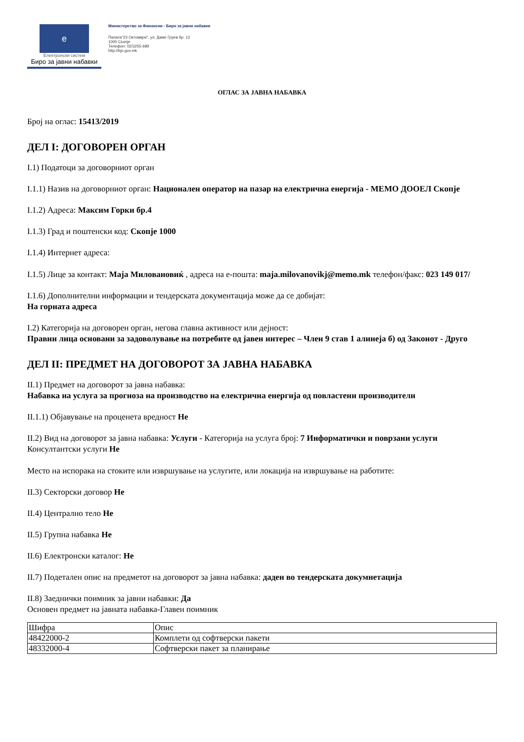e
Електронски систем
Биро за јавни набавки
Министерство за Финансии - Биро за јавни набавки
Палата"23 Октомври", ул. Даме Груев бр. 12
1000 Скопје
Телефон: 02/3255-689
http://bjn.gov.mk
ОГЛАС ЗА ЈАВНА НАБАВКА
Број на оглас: 15413/2019
ДЕЛ I: ДОГОВОРЕН ОРГАН
I.1) Податоци за договорниот орган
I.1.1) Назив на договорниот орган: Национален оператор на пазар на електрична енергија - МЕМО ДООЕЛ Скопје
I.1.2) Адреса: Максим Горки бр.4
I.1.3) Град и поштенски код: Скопје 1000
I.1.4) Интернет адреса:
I.1.5) Лице за контакт: Маја Миловановиќ , адреса на е-пошта: maja.milovanovikj@memo.mk телефон/факс: 023 149 017/
I.1.6) Дополнителни информации и тендерската документација може да се добијат:
На горната адреса
I.2) Категорија на договорен орган, негова главна активност или дејност:
Правни лица основани за задоволување на потребите од јавен интерес – Член 9 став 1 алинеја б) од Законот - Друго
ДЕЛ II: ПРЕДМЕТ НА ДОГОВОРОТ ЗА ЈАВНА НАБАВКА
II.1) Предмет на договорот за јавна набавка:
Набавка на услуга за прогноза на производство на електрична енергија од повластени производители
II.1.1) Објавување на проценета вредност Не
II.2) Вид на договорот за јавна набавка: Услуги - Категорија на услуга број: 7 Информатички и поврзани услуги
Консултантски услуги Не
Место на испорака на стоките или извршување на услугите, или локација на извршување на работите:
II.3) Секторски договор Не
II.4) Централно тело Не
II.5) Групна набавка Не
II.6) Електронски каталог: Не
II.7) Подетален опис на предметот на договорот за јавна набавка: даден во тендерската докумнетација
II.8) Заеднички поимник за јавни набавки: Да
Основен предмет на јавната набавка-Главен поимник
| Шифра | Опис |
| 48422000-2 | Комплети од софтверски пакети |
| 48332000-4 | Софтверски пакет за планирање |